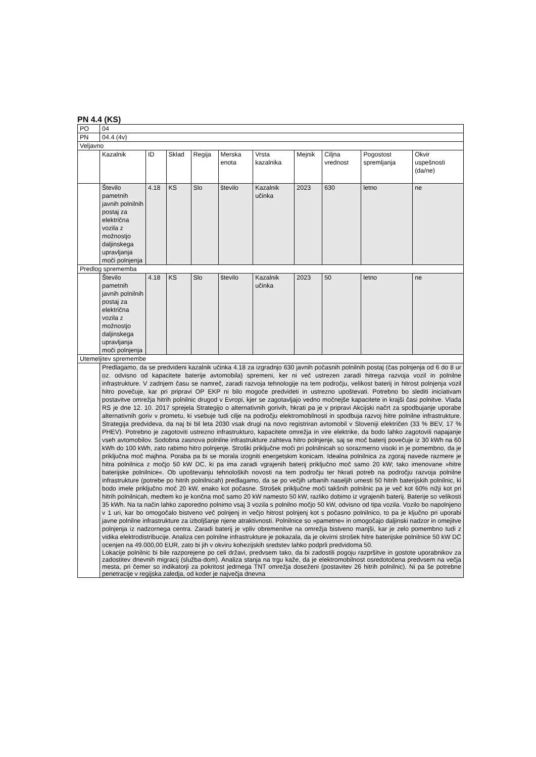PN 4.4 (KS)
| PO | 04 | | | | | | | | | |
| PN | 04.4 (4v) | | | | | | | | | |
| Veljavno | | | | | | | | | | |
| | Kazalnik | ID | Sklad | Regija | Merska enota | Vrsta kazalnika | Mejnik | Ciljna vrednost | Pogostost spremljanja | Okvir uspešnosti (da/ne) |
| | Število pametnih javnih polnilnih postaj za električna vozila z možnostjo daljinskega upravljanja moči polnjenja | 4.18 | KS | Slo | število | Kazalnik učinka | 2023 | 630 | letno | ne |
| Predlog sprememba | | | | | | | | | | |
| | Število pametnih javnih polnilnih postaj za električna vozila z možnostjo daljinskega upravljanja moči polnjenja | 4.18 | KS | Slo | število | Kazalnik učinka | 2023 | 50 | letno | ne |
| Utemeljitev spremembe | | | | | | | | | | |
| | Predlagamo, da se predvideni kazalnik učinka 4.18 za izgradnjo 630 javnih počasnih polnilnih postaj (čas polnjenja od 6 do 8 ur oz. odvisno od kapacitete baterije avtomobila) spremeni, ker ni več ustrezen zaradi hitrega razvoja vozil in polnilne infrastrukture. V zadnjem času se namreč, zaradi razvoja tehnologije na tem področju, velikost baterij in hitrost polnjenja vozil hitro povečuje, kar pri pripravi OP EKP ni bilo mogoče predvideti in ustrezno upoštevati. Potrebno bo slediti iniciativam postavitve omrežja hitrih polnilnic drugod v Evropi, kjer se zagotavljajo vedno močnejše kapacitete in krajši časi polnitve. Vlada RS je dne 12. 10. 2017 sprejela Strategijo o alternativnih gorivih, hkrati pa je v pripravi Akcijski načrt za spodbujanje uporabe alternativnih goriv v prometu, ki vsebuje tudi cilje na področju elektromobilnosti in spodbuja razvoj hitre polnilne infrastrukture. Strategija predvideva, da naj bi bil leta 2030 vsak drugi na novo registriran avtomobil v Sloveniji električen (33 % BEV, 17 % PHEV). Potrebno je zagotoviti ustrezno infrastrukturo, kapacitete omrežja in vire elektrike, da bodo lahko zagotovili napajanje vseh avtomobilov. Sodobna zasnova polnilne infrastrukture zahteva hitro polnjenje, saj se moč baterij povečuje iz 30 kWh na 60 kWh do 100 kWh, zato rabimo hitro polnjenje. Stroški priključne moči pri polnilnicah so sorazmerno visoki in je pomembno, da je priključna moč majhna. Poraba pa bi se morala izogniti energetskim konicam. Idealna polnilnica za zgoraj navede razmere je hitra polnilnica z močjo 50 kW DC, ki pa ima zaradi vgrajenih baterij priključno moč samo 20 kW; tako imenovane »hitre baterijske polnilnice«. Ob upoštevanju tehnoloških novosti na tem področju ter hkrati potreb na področju razvoja polnilne infrastrukture (potrebe po hitrih polnilnicah) predlagamo, da se po večjih urbanih naseljih umesti 50 hitrih baterijskih polnilnic, ki bodo imele priključno moč 20 kW, enako kot počasne. Strošek priključne moči takšnih polnilnic pa je več kot 60% nižji kot pri hitrih polnilnicah, medtem ko je končna moč samo 20 kW namesto 50 kW, razliko dobimo iz vgrajenih baterij. Baterije so velikosti 35 kWh. Na ta način lahko zaporedno polnimo vsaj 3 vozila s polnilno močjo 50 kW, odvisno od tipa vozila. Vozilo bo napolnjeno v 1 uri, kar bo omogočalo bistveno več polnjenj in večjo hitrost polnjenj kot s počasno polnilnico, to pa je ključno pri uporabi javne polnilne infrastrukture za izboljšanje njene atraktivnosti. Polnilnice so »pametne« in omogočajo daljinski nadzor in omejitve polnjenja iz nadzornega centra. Zaradi baterij je vpliv obremenitve na omrežja bistveno manjši, kar je zelo pomembno tudi z vidika elektrodistribucije. Analiza cen polnilne infrastrukture je pokazala, da je okvirni strošek hitre baterijske polnilnice 50 kW DC ocenjen na 49.000,00 EUR, zato bi jih v okviru kohezijskih sredstev lahko podprli predvidoma 50. Lokacije polnilnic bi bile razporejene po celi državi, predvsem tako, da bi zadostili pogoju razpršitve in gostote uporabnikov za zadostitev dnevnih migracij (služba-dom). Analiza stanja na trgu kaže, da je elektromobilnost osredotočena predvsem na večja mesta, pri čemer so indikatorji za pokritost jedrnega TNT omrežja doseženi (postavitev 26 hitrih polnilnic). Ni pa še potrebne penetracije v regijska zaledja, od koder je največja dnevna | | | | | | | | | |